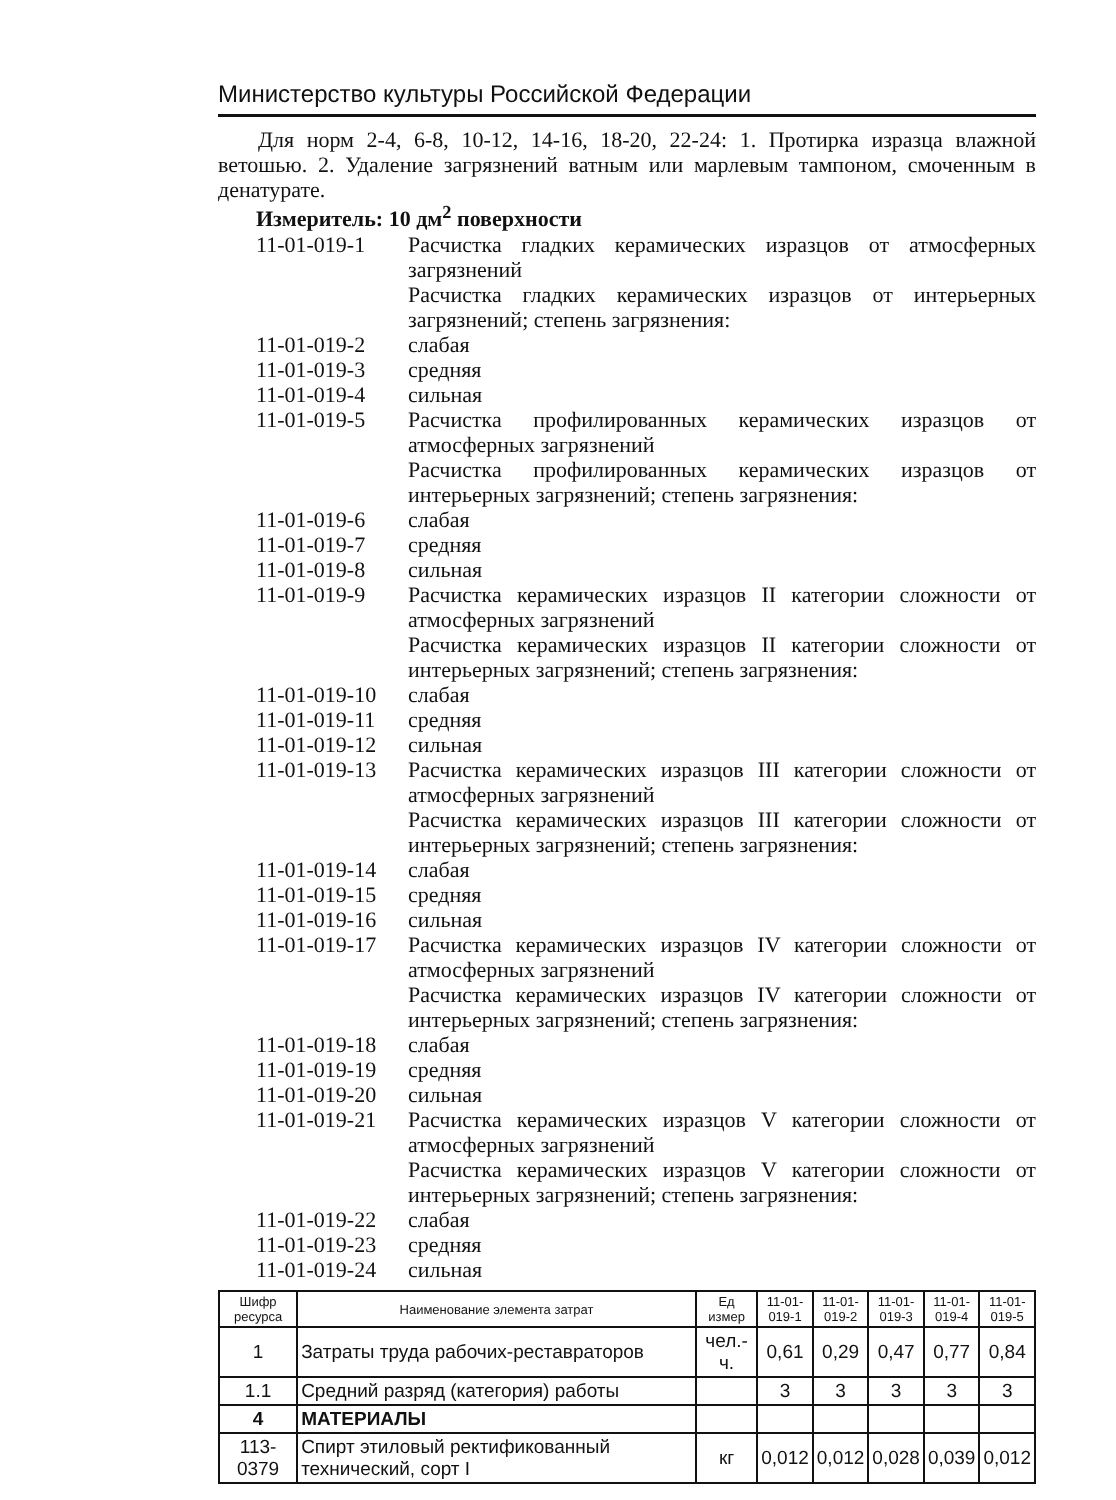Министерство культуры Российской Федерации
Для норм 2-4, 6-8, 10-12, 14-16, 18-20, 22-24: 1. Протирка изразца влажной ветошью. 2. Удаление загрязнений ватным или марлевым тампоном, смоченным в денатурате.
Измеритель: 10 дм<sup>2</sup> поверхности
11-01-019-1 Расчистка гладких керамических изразцов от атмосферных загрязнений
Расчистка гладких керамических изразцов от интерьерных загрязнений; степень загрязнения:
11-01-019-2 слабая
11-01-019-3 средняя
11-01-019-4 сильная
11-01-019-5 Расчистка профилированных керамических изразцов от атмосферных загрязнений
Расчистка профилированных керамических изразцов от интерьерных загрязнений; степень загрязнения:
11-01-019-6 слабая
11-01-019-7 средняя
11-01-019-8 сильная
11-01-019-9 Расчистка керамических изразцов II категории сложности от атмосферных загрязнений
Расчистка керамических изразцов II категории сложности от интерьерных загрязнений; степень загрязнения:
11-01-019-10
слабая
11-01-019-11
средняя
11-01-019-12
сильная
11-01-019-13
Расчистка керамических изразцов III категории сложности от атмосферных загрязнений
Расчистка керамических изразцов III категории сложности от интерьерных загрязнений; степень загрязнения:
11-01-019-14
слабая
11-01-019-15
средняя
11-01-019-16
сильная
11-01-019-17
Расчистка керамических изразцов IV категории сложности от атмосферных загрязнений
Расчистка керамических изразцов IV категории сложности от интерьерных загрязнений; степень загрязнения:
11-01-019-18
слабая
11-01-019-19
средняя
11-01-019-20
сильная
11-01-019-21
Расчистка керамических изразцов V категории сложности от атмосферных загрязнений
Расчистка керамических изразцов V категории сложности от интерьерных загрязнений; степень загрязнения:
11-01-019-22
слабая
11-01-019-23
средняя
11-01-019-24
сильная
| Шифр ресурса | Наименование элемента затрат | Ед измер | 11-01- 019-1 | 11-01- 019-2 | 11-01- 019-3 | 11-01- 019-4 | 11-01- 019-5 |
| --- | --- | --- | --- | --- | --- | --- | --- |
| 1 | Затраты труда рабочих-реставраторов | чел.-ч. | 0,61 | 0,29 | 0,47 | 0,77 | 0,84 |
| 1.1 | Средний разряд (категория) работы | | 3 | 3 | 3 | 3 | 3 |
| 4 | МАТЕРИАЛЫ | | | | | | |
| 113-0379 | Спирт этиловый ректификованный технический, сорт I | кг | 0,012 | 0,012 | 0,028 | 0,039 | 0,012 |